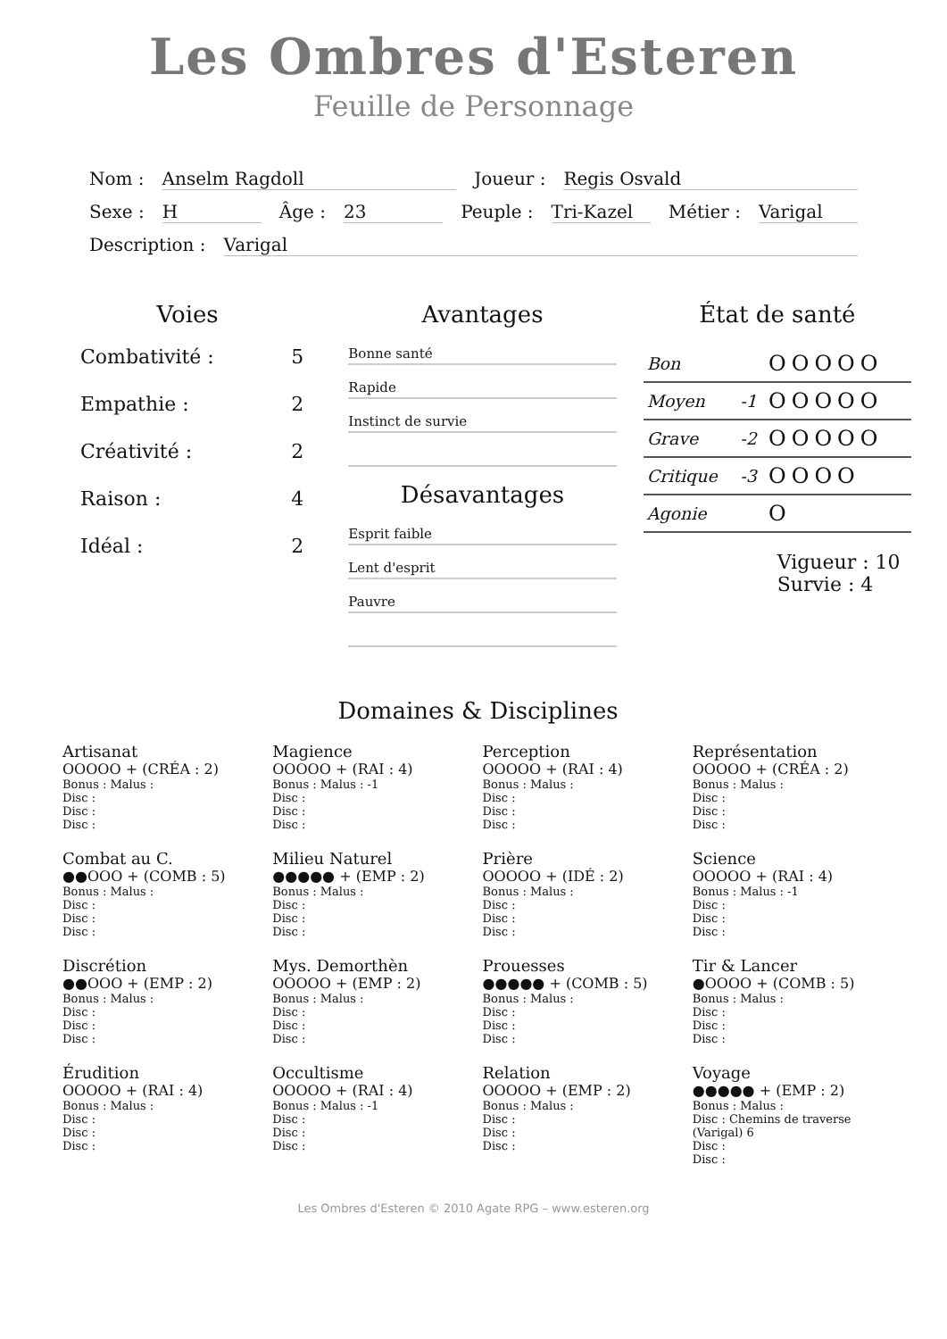Les Ombres d'Esteren
Feuille de Personnage
Nom : Anselm Ragdoll Joueur : Regis Osvald
Sexe : H Âge : 23 Peuple : Tri-Kazel Métier : Varigal
Description : Varigal
Voies
Combativité : 5
Empathie : 2
Créativité : 2
Raison : 4
Idéal : 2
Avantages
Bonne santé
Rapide
Instinct de survie
Désavantages
Esprit faible
Lent d'esprit
Pauvre
État de santé
| Bon | | OOOOO |
| Moyen | -1 | OOOOO |
| Grave | -2 | OOOOO |
| Critique | -3 | OOOO |
| Agonie | | O |
Vigueur : 10
Survie : 4
Domaines & Disciplines
Artisanat
OOOOO + (CRÉA : 2)
Bonus : Malus :
Disc :
Disc :
Disc :
Magience
OOOOO + (RAI : 4)
Bonus : Malus : -1
Disc :
Disc :
Disc :
Perception
OOOOO + (RAI : 4)
Bonus : Malus :
Disc :
Disc :
Disc :
Représentation
OOOOO + (CRÉA : 2)
Bonus : Malus :
Disc :
Disc :
Disc :
Combat au C.
●●OOO + (COMB : 5)
Bonus : Malus :
Disc :
Disc :
Disc :
Milieu Naturel
●●●●● + (EMP : 2)
Bonus : Malus :
Disc :
Disc :
Disc :
Prière
OOOOO + (IDÉ : 2)
Bonus : Malus :
Disc :
Disc :
Disc :
Science
OOOOO + (RAI : 4)
Bonus : Malus : -1
Disc :
Disc :
Disc :
Discrétion
●●OOO + (EMP : 2)
Bonus : Malus :
Disc :
Disc :
Disc :
Mys. Demorthèn
OOOOO + (EMP : 2)
Bonus : Malus :
Disc :
Disc :
Disc :
Prouesses
●●●●● + (COMB : 5)
Bonus : Malus :
Disc :
Disc :
Disc :
Tir & Lancer
●OOOO + (COMB : 5)
Bonus : Malus :
Disc :
Disc :
Disc :
Érudition
OOOOO + (RAI : 4)
Bonus : Malus :
Disc :
Disc :
Disc :
Occultisme
OOOOO + (RAI : 4)
Bonus : Malus : -1
Disc :
Disc :
Disc :
Relation
OOOOO + (EMP : 2)
Bonus : Malus :
Disc :
Disc :
Disc :
Voyage
●●●●● + (EMP : 2)
Bonus : Malus :
Disc : Chemins de traverse (Varigal) 6
Disc :
Disc :
Les Ombres d'Esteren © 2010 Agate RPG – www.esteren.org